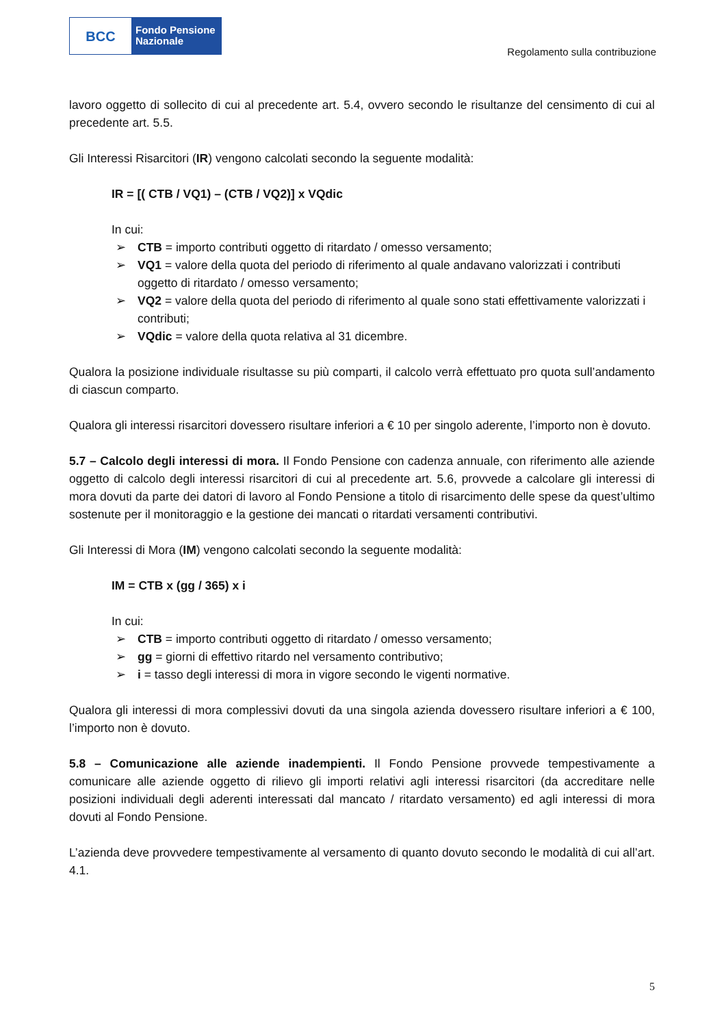BCC
Fondo Pensione
Nazionale
Regolamento sulla contribuzione
lavoro oggetto di sollecito di cui al precedente art. 5.4, ovvero secondo le risultanze del censimento di cui al precedente art. 5.5.
Gli Interessi Risarcitori (IR) vengono calcolati secondo la seguente modalità:
IR = [( CTB / VQ1) – (CTB / VQ2)] x VQdic
In cui:
➢ CTB = importo contributi oggetto di ritardato / omesso versamento;
➢ VQ1 = valore della quota del periodo di riferimento al quale andavano valorizzati i contributi oggetto di ritardato / omesso versamento;
➢ VQ2 = valore della quota del periodo di riferimento al quale sono stati effettivamente valorizzati i contributi;
➢ VQdic = valore della quota relativa al 31 dicembre.
Qualora la posizione individuale risultasse su più comparti, il calcolo verrà effettuato pro quota sull’andamento di ciascun comparto.
Qualora gli interessi risarcitori dovessero risultare inferiori a € 10 per singolo aderente, l’importo non è dovuto.
5.7 – Calcolo degli interessi di mora. Il Fondo Pensione con cadenza annuale, con riferimento alle aziende oggetto di calcolo degli interessi risarcitori di cui al precedente art. 5.6, provvede a calcolare gli interessi di mora dovuti da parte dei datori di lavoro al Fondo Pensione a titolo di risarcimento delle spese da quest’ultimo sostenute per il monitoraggio e la gestione dei mancati o ritardati versamenti contributivi.
Gli Interessi di Mora (IM) vengono calcolati secondo la seguente modalità:
IM = CTB x (gg / 365) x i
In cui:
➢ CTB = importo contributi oggetto di ritardato / omesso versamento;
➢ gg = giorni di effettivo ritardo nel versamento contributivo;
➢ i = tasso degli interessi di mora in vigore secondo le vigenti normative.
Qualora gli interessi di mora complessivi dovuti da una singola azienda dovessero risultare inferiori a € 100, l’importo non è dovuto.
5.8 – Comunicazione alle aziende inadempienti. Il Fondo Pensione provvede tempestivamente a comunicare alle aziende oggetto di rilievo gli importi relativi agli interessi risarcitori (da accreditare nelle posizioni individuali degli aderenti interessati dal mancato / ritardato versamento) ed agli interessi di mora dovuti al Fondo Pensione.
L’azienda deve provvedere tempestivamente al versamento di quanto dovuto secondo le modalità di cui all’art. 4.1.
5